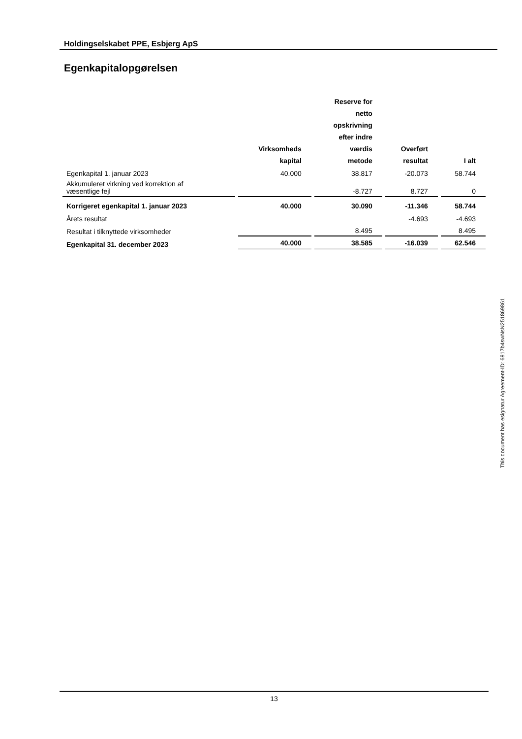Holdingselskabet PPE, Esbjerg ApS
Egenkapitalopgørelsen
| | Virksomheds kapital | Reserve for netto opskrivning efter indre værdis metode | Overført resultat | I alt |
| --- | --- | --- | --- | --- |
| Egenkapital 1. januar 2023 | 40.000 | 38.817 | -20.073 | 58.744 |
| Akkumuleret virkning ved korrektion af væsentlige fejl | | -8.727 | 8.727 | 0 |
| Korrigeret egenkapital 1. januar 2023 | 40.000 | 30.090 | -11.346 | 58.744 |
| Årets resultat | | | -4.693 | -4.693 |
| Resultat i tilknyttede virksomheder | | 8.495 | | 8.495 |
| Egenkapital 31. december 2023 | 40.000 | 38.585 | -16.039 | 62.546 |
This document has esignatur Agreement-ID: 6917b4swNsN251869861
13